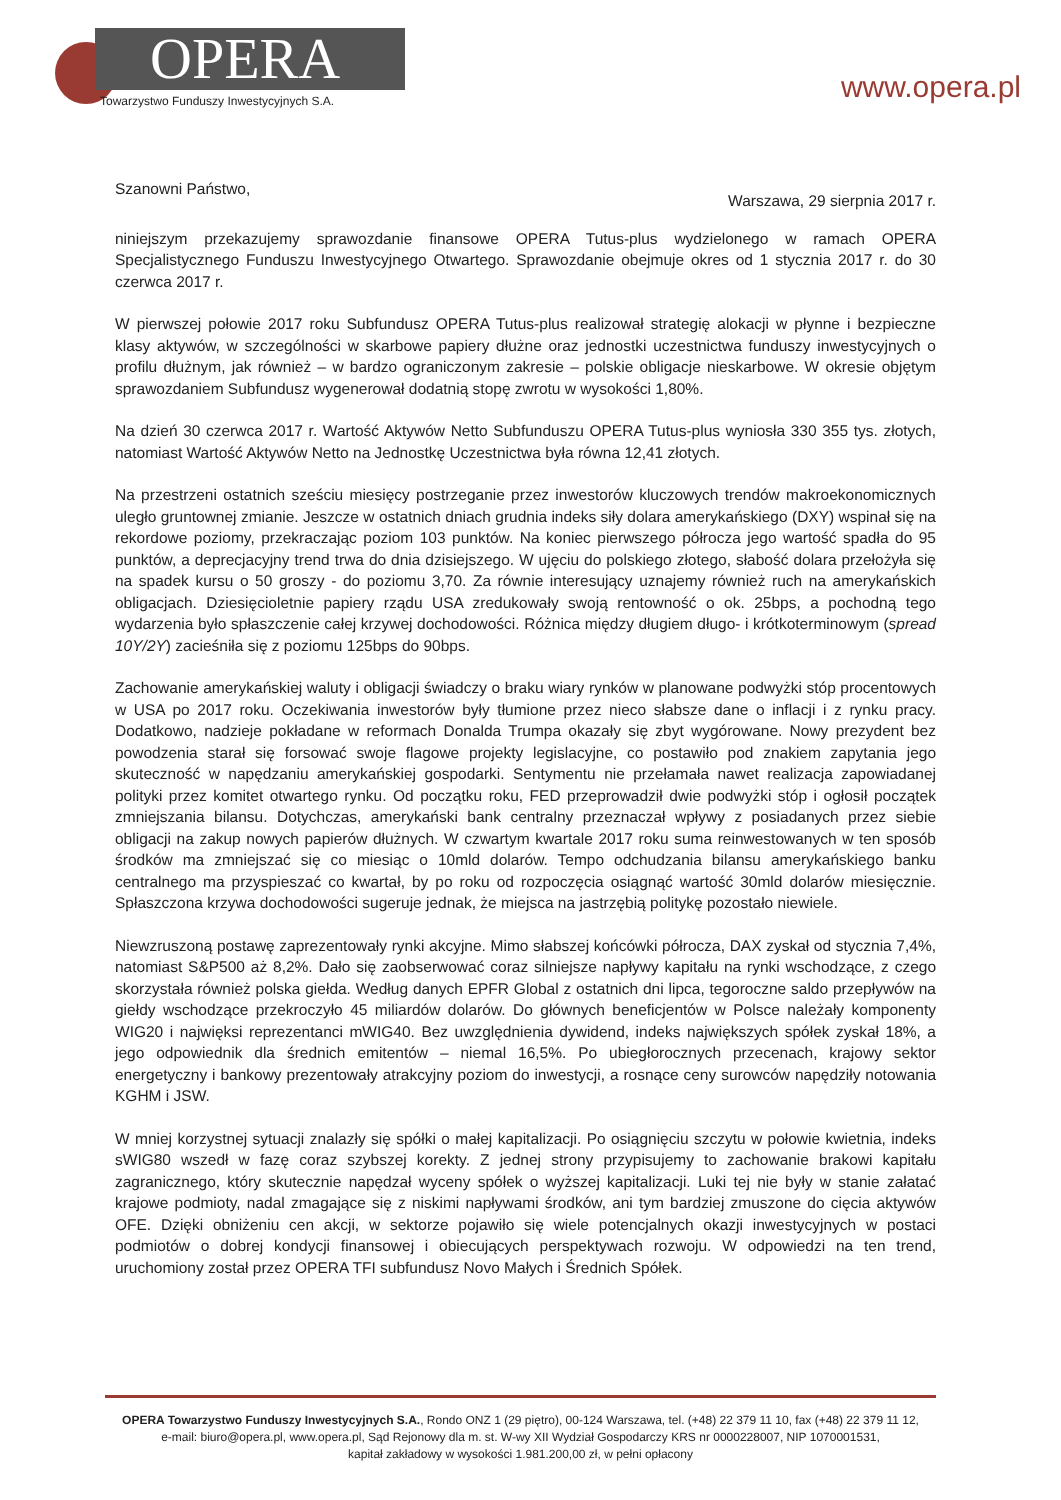OPERA
Towarzystwo Funduszy Inwestycyjnych S.A.
www.opera.pl
Szanowni Państwo, Warszawa, 29 sierpnia 2017 r.
niniejszym przekazujemy sprawozdanie finansowe OPERA Tutus-plus wydzielonego w ramach OPERA Specjalistycznego Funduszu Inwestycyjnego Otwartego. Sprawozdanie obejmuje okres od 1 stycznia 2017 r. do 30 czerwca 2017 r.
W pierwszej połowie 2017 roku Subfundusz OPERA Tutus-plus realizował strategię alokacji w płynne i bezpieczne klasy aktywów, w szczególności w skarbowe papiery dłużne oraz jednostki uczestnictwa funduszy inwestycyjnych o profilu dłużnym, jak również – w bardzo ograniczonym zakresie – polskie obligacje nieskarbowe. W okresie objętym sprawozdaniem Subfundusz wygenerował dodatnią stopę zwrotu w wysokości 1,80%.
Na dzień 30 czerwca 2017 r. Wartość Aktywów Netto Subfunduszu OPERA Tutus-plus wyniosła 330 355 tys. złotych, natomiast Wartość Aktywów Netto na Jednostkę Uczestnictwa była równa 12,41 złotych.
Na przestrzeni ostatnich sześciu miesięcy postrzeganie przez inwestorów kluczowych trendów makroekonomicznych uległo gruntownej zmianie. Jeszcze w ostatnich dniach grudnia indeks siły dolara amerykańskiego (DXY) wspinał się na rekordowe poziomy, przekraczając poziom 103 punktów. Na koniec pierwszego półrocza jego wartość spadła do 95 punktów, a deprecjacyjny trend trwa do dnia dzisiejszego. W ujęciu do polskiego złotego, słabość dolara przełożyła się na spadek kursu o 50 groszy - do poziomu 3,70. Za równie interesujący uznajemy również ruch na amerykańskich obligacjach. Dziesięcioletnie papiery rządu USA zredukowały swoją rentowność o ok. 25bps, a pochodną tego wydarzenia było spłaszczenie całej krzywej dochodowości. Różnica między długiem długo- i krótkoterminowym (spread 10Y/2Y) zacieśniła się z poziomu 125bps do 90bps.
Zachowanie amerykańskiej waluty i obligacji świadczy o braku wiary rynków w planowane podwyżki stóp procentowych w USA po 2017 roku. Oczekiwania inwestorów były tłumione przez nieco słabsze dane o inflacji i z rynku pracy. Dodatkowo, nadzieje pokładane w reformach Donalda Trumpa okazały się zbyt wygórowane. Nowy prezydent bez powodzenia starał się forsować swoje flagowe projekty legislacyjne, co postawiło pod znakiem zapytania jego skuteczność w napędzaniu amerykańskiej gospodarki. Sentymentu nie przełamała nawet realizacja zapowiadanej polityki przez komitet otwartego rynku. Od początku roku, FED przeprowadził dwie podwyżki stóp i ogłosił początek zmniejszania bilansu. Dotychczas, amerykański bank centralny przeznaczał wpływy z posiadanych przez siebie obligacji na zakup nowych papierów dłużnych. W czwartym kwartale 2017 roku suma reinwestowanych w ten sposób środków ma zmniejszać się co miesiąc o 10mld dolarów. Tempo odchudzania bilansu amerykańskiego banku centralnego ma przyspieszać co kwartał, by po roku od rozpoczęcia osiągnąć wartość 30mld dolarów miesięcznie. Spłaszczona krzywa dochodowości sugeruje jednak, że miejsca na jastrzębią politykę pozostało niewiele.
Niewzruszoną postawę zaprezentowały rynki akcyjne. Mimo słabszej końcówki półrocza, DAX zyskał od stycznia 7,4%, natomiast S&P500 aż 8,2%. Dało się zaobserwować coraz silniejsze napływy kapitału na rynki wschodzące, z czego skorzystała również polska giełda. Według danych EPFR Global z ostatnich dni lipca, tegoroczne saldo przepływów na giełdy wschodzące przekroczyło 45 miliardów dolarów. Do głównych beneficjentów w Polsce należały komponenty WIG20 i najwięksi reprezentanci mWIG40. Bez uwzględnienia dywidend, indeks największych spółek zyskał 18%, a jego odpowiednik dla średnich emitentów – niemal 16,5%. Po ubiegłorocznych przecenach, krajowy sektor energetyczny i bankowy prezentowały atrakcyjny poziom do inwestycji, a rosnące ceny surowców napędziły notowania KGHM i JSW.
W mniej korzystnej sytuacji znalazły się spółki o małej kapitalizacji. Po osiągnięciu szczytu w połowie kwietnia, indeks sWIG80 wszedł w fazę coraz szybszej korekty. Z jednej strony przypisujemy to zachowanie brakowi kapitału zagranicznego, który skutecznie napędzał wyceny spółek o wyższej kapitalizacji. Luki tej nie były w stanie załatać krajowe podmioty, nadal zmagające się z niskimi napływami środków, ani tym bardziej zmuszone do cięcia aktywów OFE. Dzięki obniżeniu cen akcji, w sektorze pojawiło się wiele potencjalnych okazji inwestycyjnych w postaci podmiotów o dobrej kondycji finansowej i obiecujących perspektywach rozwoju. W odpowiedzi na ten trend, uruchomiony został przez OPERA TFI subfundusz Novo Małych i Średnich Spółek.
OPERA Towarzystwo Funduszy Inwestycyjnych S.A., Rondo ONZ 1 (29 piętro), 00-124 Warszawa, tel. (+48) 22 379 11 10, fax (+48) 22 379 11 12,
e-mail: biuro@opera.pl, www.opera.pl, Sąd Rejonowy dla m. st. W-wy XII Wydział Gospodarczy KRS nr 0000228007, NIP 1070001531,
kapitał zakładowy w wysokości 1.981.200,00 zł, w pełni opłacony